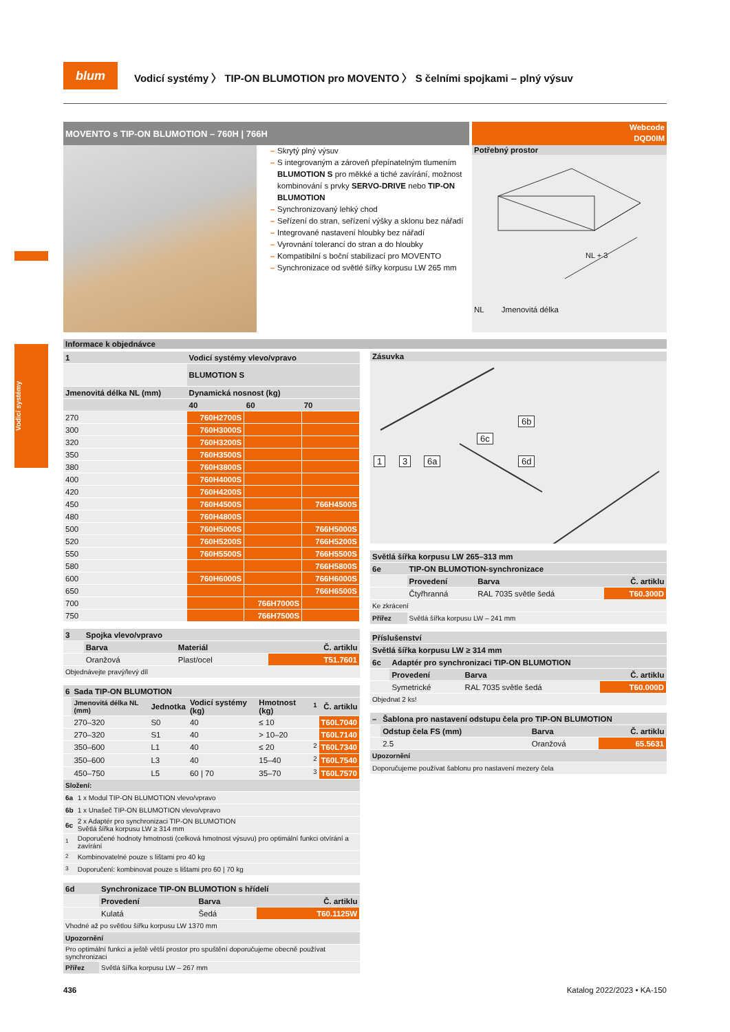Vodicí systémy
blum
Vodicí systémy 〉 TIP-ON BLUMOTION pro MOVENTO 〉 S čelními spojkami – plný výsuv
MOVENTO s TIP-ON BLUMOTION – 760H | 766H
Webcode
DQD0IM
– Skrytý plný výsuv
– S integrovaným a zároveň přepínatelným tlumením BLUMOTION S pro měkké a tiché zavírání, možnost kombinování s prvky SERVO-DRIVE nebo TIP-ON BLUMOTION
– Synchronizovaný lehký chod
– Seřízení do stran, seřízení výšky a sklonu bez nářadí
– Integrované nastavení hloubky bez nářadí
– Vyrovnání tolerancí do stran a do hloubky
– Kompatibilní s boční stabilizací pro MOVENTO
– Synchronizace od světlé šířky korpusu LW 265 mm
Potřebný prostor
NL + 3
NL Jmenovitá délka
Informace k objednávce
| 1 | Vodicí systémy vlevo/vpravo | | |
| --- | --- | --- | --- |
| | BLUMOTION S | | |
| Jmenovitá délka NL (mm) | Dynamická nosnost (kg) | | |
| | 40 | 60 | 70 |
| 270 | 760H2700S | | |
| 300 | 760H3000S | | |
| 320 | 760H3200S | | |
| 350 | 760H3500S | | |
| 380 | 760H3800S | | |
| 400 | 760H4000S | | |
| 420 | 760H4200S | | |
| 450 | 760H4500S | | 766H4500S |
| 480 | 760H4800S | | |
| 500 | 760H5000S | | 766H5000S |
| 520 | 760H5200S | | 766H5200S |
| 550 | 760H5500S | | 766H5500S |
| 580 | | | 766H5800S |
| 600 | 760H6000S | | 766H6000S |
| 650 | | | 766H6500S |
| 700 | | 766H7000S | |
| 750 | | 766H7500S | |
| 3 | Spojka vlevo/vpravo | | |
| --- | --- | --- | --- |
| | Barva | Materiál | Č. artiklu |
| | Oranžová | Plast/ocel | T51.7601 |
| Objednávejte pravý/levý díl | | | |
| 6 | Sada TIP-ON BLUMOTION | | | | | |
| --- | --- | --- | --- | --- | --- | --- |
| | Jmenovitá délka NL (mm) | Jednotka | Vodicí systémy (kg) | Hmotnost (kg) | <sup>1</sup> | Č. artiklu |
| | 270–320 | S0 | 40 | ≤ 10 | | T60L7040 |
| | 270–320 | S1 | 40 | > 10–20 | | T60L7140 |
| | 350–600 | L1 | 40 | ≤ 20 | <sup>2</sup> | T60L7340 |
| | 350–600 | L3 | 40 | 15–40 | <sup>2</sup> | T60L7540 |
| | 450–750 | L5 | 60 / 70 | 35–70 | <sup>3</sup> | T60L7570 |
| Složení: | |
| --- | --- |
| 6a | 1 x Modul TIP-ON BLUMOTION vlevo/vpravo |
| 6b | 1 x Unašeč TIP-ON BLUMOTION vlevo/vpravo |
| 6c | 2 x Adaptér pro synchronizaci TIP-ON BLUMOTION Světlá šířka korpusu LW ≥ 314 mm |
| <sup>1</sup> | Doporučené hodnoty hmotnosti (celková hmotnost výsuvu) pro optimální funkci otvírání a zavírání |
| <sup>2</sup> | Kombinovatelné pouze s lištami pro 40 kg |
| <sup>3</sup> | Doporučení: kombinovat pouze s lištami pro 60 / 70 kg |
| 6d | Synchronizace TIP-ON BLUMOTION s hřídelí | | |
| --- | --- | --- | --- |
| | Provedení | Barva | Č. artiklu |
| | Kulatá | Šedá | T60.1125W |
| Vhodné až po světlou šířku korpusu LW 1370 mm | | | |
| Upozornění | | | |
| Pro optimální funkci a ještě větší prostor pro spuštění doporučujeme obecně používat synchronizaci | | | |
| Přířez | Světlá šířka korpusu LW – 267 mm | | |
Zásuvka
1 3 6a
6c
6b
6d
| Světlá šířka korpusu LW 265–313 mm | | | |
| --- | --- | --- | --- |
| 6e | TIP-ON BLUMOTION-synchronizace | | |
| | Provedení | Barva | Č. artiklu |
| | Čtyřhranná | RAL 7035 světle šedá | T60.300D |
| Ke zkrácení | | | |
| Přířez | Světlá šířka korpusu LW – 241 mm | | |
| Příslušenství | | | |
| --- | --- | --- | --- |
| Světlá šířka korpusu LW ≥ 314 mm | | | |
| 6c | Adaptér pro synchronizaci TIP-ON BLUMOTION | | |
| | Provedení | Barva | Č. artiklu |
| | Symetrické | RAL 7035 světle šedá | T60.000D |
| Objednat 2 ks! | | | |
| – | Šablona pro nastavení odstupu čela pro TIP-ON BLUMOTION | | |
| --- | --- | --- | --- |
| | Odstup čela FS (mm) | Barva | Č. artiklu |
| | 2.5 | Oranžová | 65.5631 |
| Upozornění | | | |
| Doporučujeme používat šablonu pro nastavení mezery čela | | | |
436 Katalog 2022/2023 • KA-150